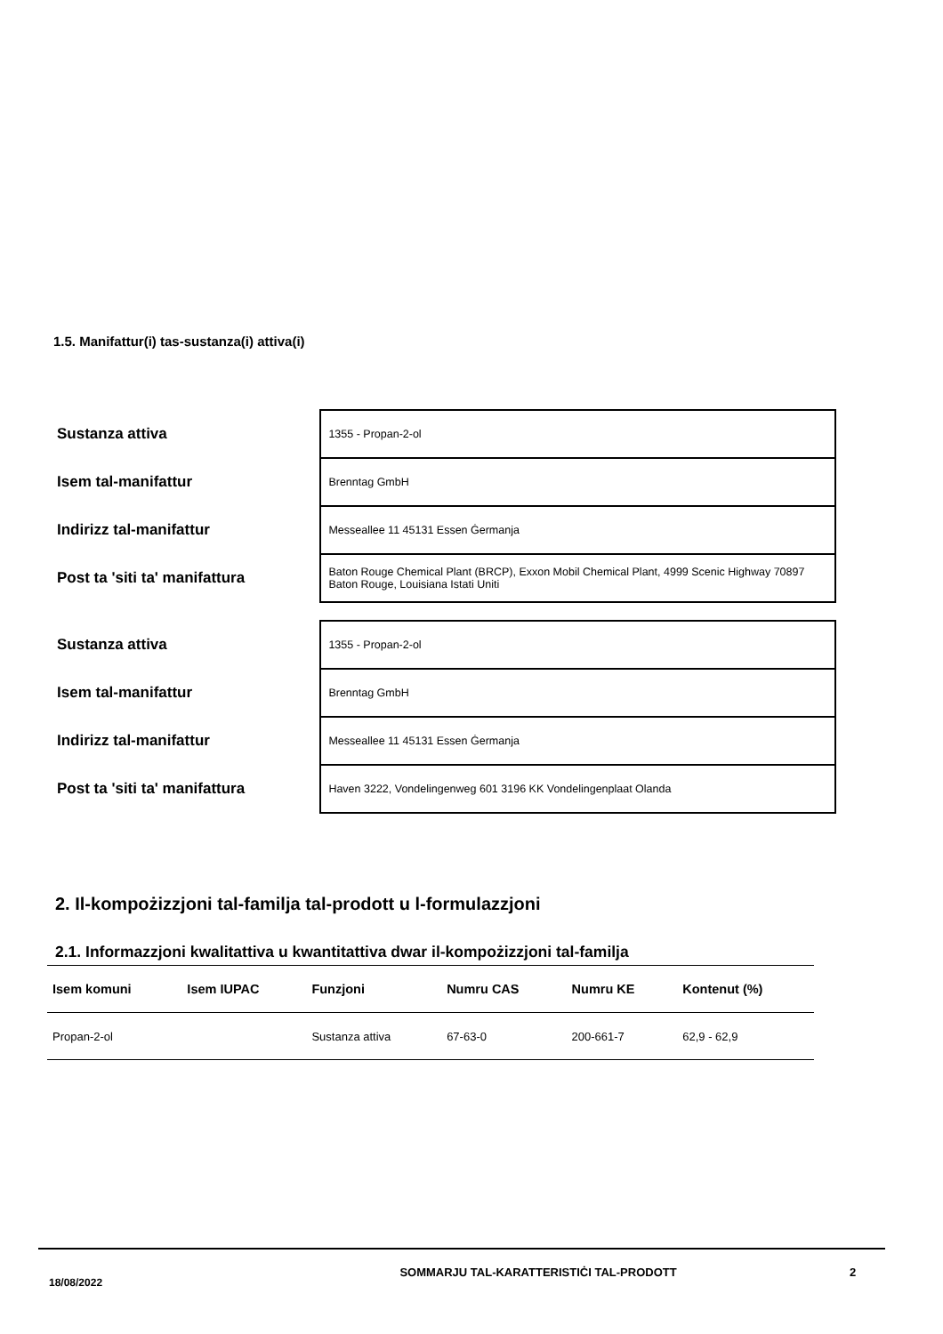1.5. Manifattur(i) tas-sustanza(i) attiva(i)
| Sustanza attiva | 1355 - Propan-2-ol |
| Isem tal-manifattur | Brenntag GmbH |
| Indirizz tal-manifattur | Messeallee 11 45131 Essen Ġermanja |
| Post ta 'siti ta' manifattura | Baton Rouge Chemical Plant (BRCP), Exxon Mobil Chemical Plant, 4999 Scenic Highway 70897 Baton Rouge, Louisiana Istati Uniti |
| Sustanza attiva | 1355 - Propan-2-ol |
| Isem tal-manifattur | Brenntag GmbH |
| Indirizz tal-manifattur | Messeallee 11 45131 Essen Ġermanja |
| Post ta 'siti ta' manifattura | Haven 3222, Vondelingenweg 601 3196 KK Vondelingenplaat Olanda |
2. Il-kompożizzjoni tal-familja tal-prodott u l-formulazzjoni
2.1. Informazzjoni kwalitattiva u kwantitattiva dwar il-kompożizzjoni tal-familja
| Isem komuni | Isem IUPAC | Funzjoni | Numru CAS | Numru KE | Kontenut (%) |
| --- | --- | --- | --- | --- | --- |
| Propan-2-ol | | Sustanza attiva | 67-63-0 | 200-661-7 | 62,9 - 62,9 |
18/08/2022
SOMMARJU TAL-KARATTERISTIĊI TAL-PRODOTT 2